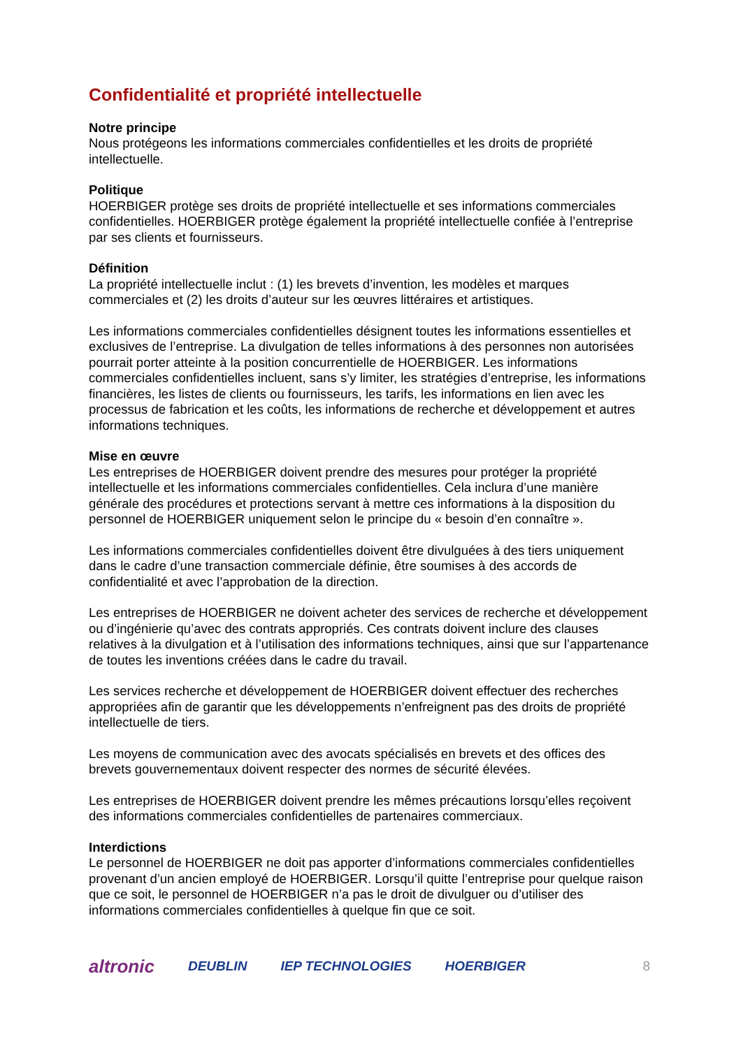Confidentialité et propriété intellectuelle
Notre principe
Nous protégeons les informations commerciales confidentielles et les droits de propriété intellectuelle.
Politique
HOERBIGER protège ses droits de propriété intellectuelle et ses informations commerciales confidentielles. HOERBIGER protège également la propriété intellectuelle confiée à l’entreprise par ses clients et fournisseurs.
Définition
La propriété intellectuelle inclut : (1) les brevets d’invention, les modèles et marques commerciales et (2) les droits d’auteur sur les œuvres littéraires et artistiques.
Les informations commerciales confidentielles désignent toutes les informations essentielles et exclusives de l’entreprise. La divulgation de telles informations à des personnes non autorisées pourrait porter atteinte à la position concurrentielle de HOERBIGER. Les informations commerciales confidentielles incluent, sans s’y limiter, les stratégies d’entreprise, les informations financières, les listes de clients ou fournisseurs, les tarifs, les informations en lien avec les processus de fabrication et les coûts, les informations de recherche et développement et autres informations techniques.
Mise en œuvre
Les entreprises de HOERBIGER doivent prendre des mesures pour protéger la propriété intellectuelle et les informations commerciales confidentielles. Cela inclura d’une manière générale des procédures et protections servant à mettre ces informations à la disposition du personnel de HOERBIGER uniquement selon le principe du « besoin d’en connaître ».
Les informations commerciales confidentielles doivent être divulguées à des tiers uniquement dans le cadre d’une transaction commerciale définie, être soumises à des accords de confidentialité et avec l’approbation de la direction.
Les entreprises de HOERBIGER ne doivent acheter des services de recherche et développement ou d’ingénierie qu’avec des contrats appropriés. Ces contrats doivent inclure des clauses relatives à la divulgation et à l’utilisation des informations techniques, ainsi que sur l’appartenance de toutes les inventions créées dans le cadre du travail.
Les services recherche et développement de HOERBIGER doivent effectuer des recherches appropriées afin de garantir que les développements n’enfreignent pas des droits de propriété intellectuelle de tiers.
Les moyens de communication avec des avocats spécialisés en brevets et des offices des brevets gouvernementaux doivent respecter des normes de sécurité élevées.
Les entreprises de HOERBIGER doivent prendre les mêmes précautions lorsqu’elles reçoivent des informations commerciales confidentielles de partenaires commerciaux.
Interdictions
Le personnel de HOERBIGER ne doit pas apporter d’informations commerciales confidentielles provenant d’un ancien employé de HOERBIGER. Lorsqu’il quitte l’entreprise pour quelque raison que ce soit, le personnel de HOERBIGER n’a pas le droit de divulguer ou d’utiliser des informations commerciales confidentielles à quelque fin que ce soit.
altronic DEUBLIN IEP TECHNOLOGIES HOERBIGER 8